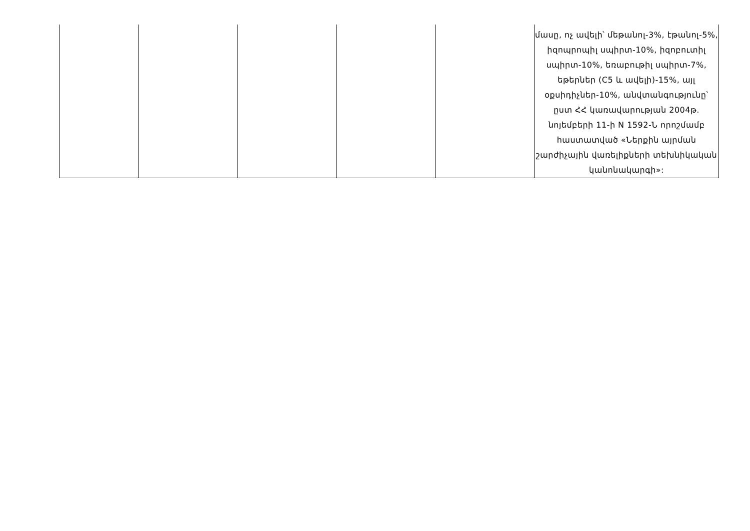| | | | | | մասը, ոչ ավելի՝ մեթանոլ-3%, էթանոլ-5%, իզոպրոպիլ սպիրտ-10%, իզոբուտիլ սպիրտ-10%, եռաբութիլ սպիրտ-7%, եթերներ (C5 և ավելի)-15%, այլ օքսիդիչներ-10%, անվտանգությունը՝ ըստ ՀՀ կառավարության 2004թ. նոյեմբերի 11-ի N 1592-Ն որոշմամբ հաստատված «Ներքին այրման շարժիչային վառելիքների տեխնիկական կանոնակարգի»: |